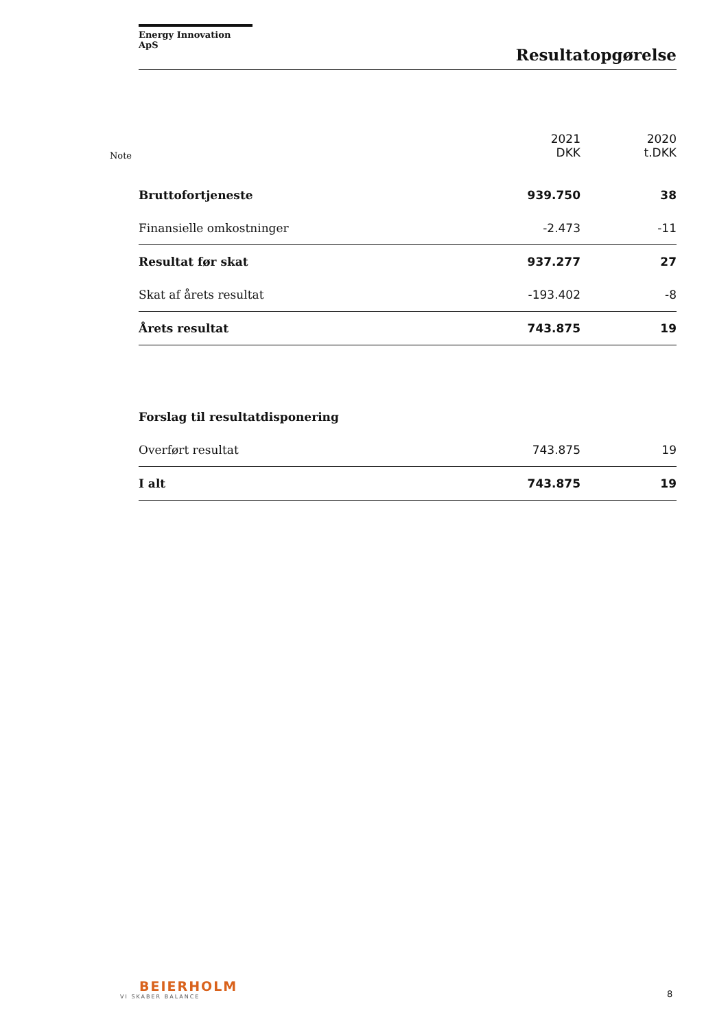Energy Innovation ApS
Resultatopgørelse
| Note | | 2021 DKK | 2020 t.DKK |
| --- | --- | --- | --- |
| | Bruttofortjeneste | 939.750 | 38 |
| | Finansielle omkostninger | -2.473 | -11 |
| | Resultat før skat | 937.277 | 27 |
| | Skat af årets resultat | -193.402 | -8 |
| | Årets resultat | 743.875 | 19 |
| | Forslag til resultatdisponering | | |
| | Overført resultat | 743.875 | 19 |
| | I alt | 743.875 | 19 |
BEIERHOLM
VI SKABER BALANCE
8